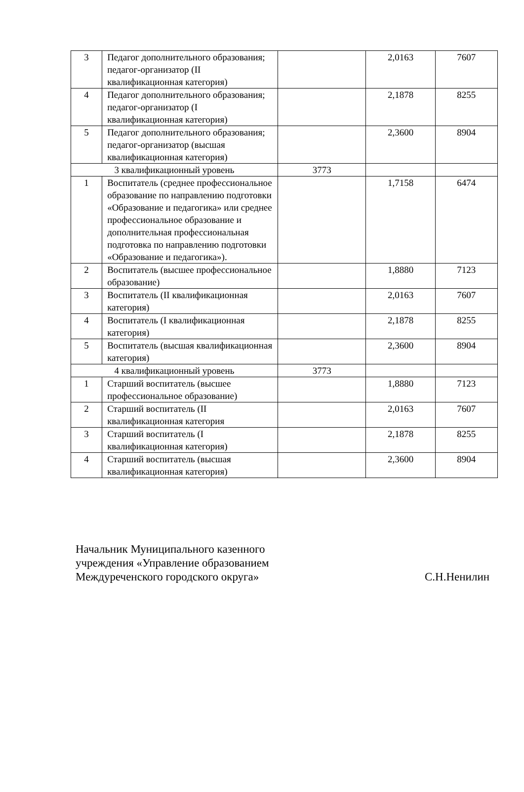| 3 | Педагог дополнительного образования; педагог-организатор (II квалификационная категория) | | 2,0163 | 7607 |
| 4 | Педагог дополнительного образования; педагог-организатор (I квалификационная категория) | | 2,1878 | 8255 |
| 5 | Педагог дополнительного образования; педагог-организатор (высшая квалификационная категория) | | 2,3600 | 8904 |
| 3 квалификационный уровень | | 3773 | | |
| 1 | Воспитатель (среднее профессиональное образование по направлению подготовки «Образование и педагогика» или среднее профессиональное образование и дополнительная профессиональная подготовка по направлению подготовки «Образование и педагогика»). | | 1,7158 | 6474 |
| 2 | Воспитатель (высшее профессиональное образование) | | 1,8880 | 7123 |
| 3 | Воспитатель (II квалификационная категория) | | 2,0163 | 7607 |
| 4 | Воспитатель (I квалификационная категория) | | 2,1878 | 8255 |
| 5 | Воспитатель (высшая квалификационная категория) | | 2,3600 | 8904 |
| 4 квалификационный уровень | | 3773 | | |
| 1 | Старший воспитатель (высшее профессиональное образование) | | 1,8880 | 7123 |
| 2 | Старший воспитатель (II квалификационная категория | | 2,0163 | 7607 |
| 3 | Старший воспитатель (I квалификационная категория) | | 2,1878 | 8255 |
| 4 | Старший воспитатель (высшая квалификационная категория) | | 2,3600 | 8904 |
Начальник Муниципального казенного
учреждения «Управление образованием
Междуреченского городского округа»
С.Н.Ненилин